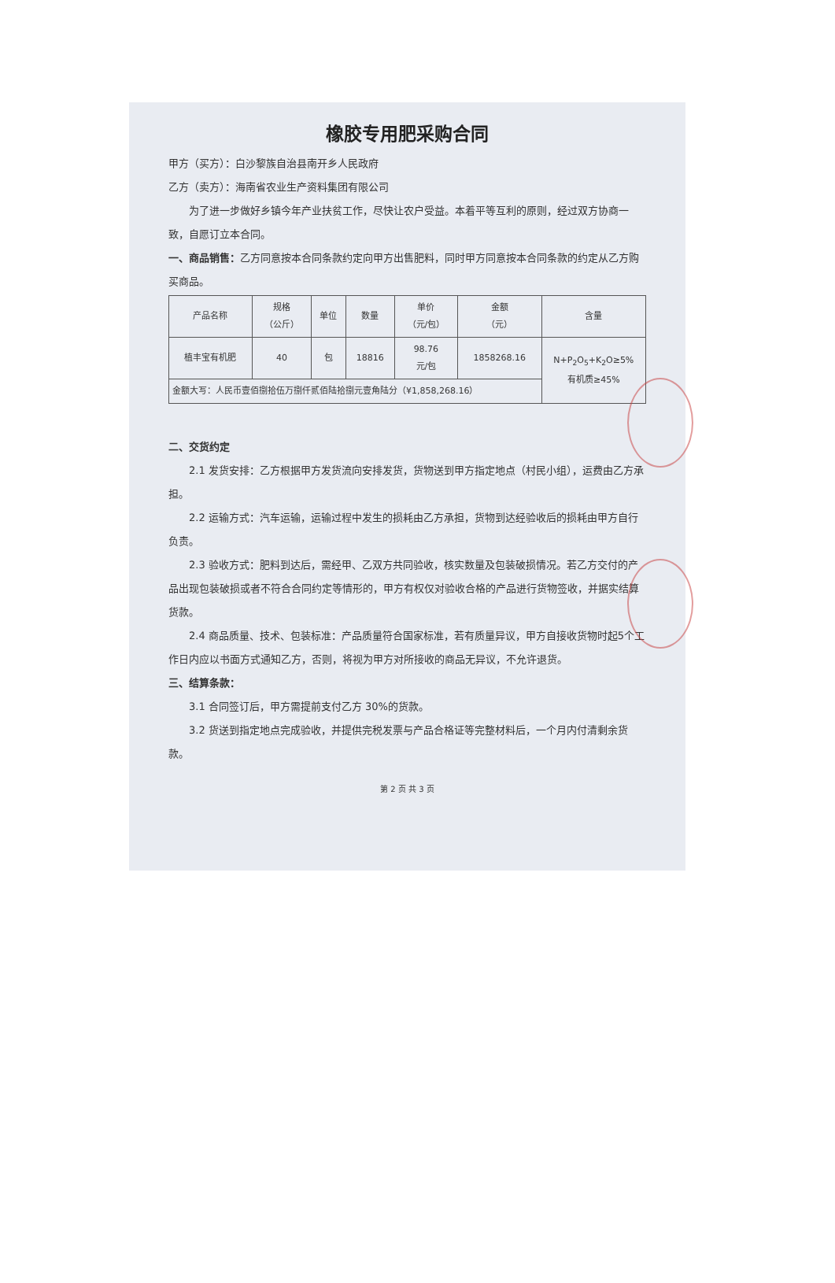橡胶专用肥采购合同
甲方（买方）：白沙黎族自治县南开乡人民政府
乙方（卖方）：海南省农业生产资料集团有限公司
为了进一步做好乡镇今年产业扶贫工作，尽快让农户受益。本着平等互利的原则，经过双方协商一致，自愿订立本合同。
一、商品销售：乙方同意按本合同条款约定向甲方出售肥料，同时甲方同意按本合同条款的约定从乙方购买商品。
| 产品名称 | 规格 （公斤） | 单位 | 数量 | 单价 （元/包） | 金额 （元） | 含量 |
| --- | --- | --- | --- | --- | --- | --- |
| 植丰宝有机肥 | 40 | 包 | 18816 | 98.76 元/包 | 1858268.16 | N+P<sub>2</sub>O<sub>5</sub>+K<sub>2</sub>O≥5% 有机质≥45% |
| 金额大写：人民币壹佰捌拾伍万捌仟贰佰陆拾捌元壹角陆分（¥1,858,268.16） | | | | | | |
二、交货约定
2.1 发货安排：乙方根据甲方发货流向安排发货，货物送到甲方指定地点（村民小组），运费由乙方承担。
2.2 运输方式：汽车运输，运输过程中发生的损耗由乙方承担，货物到达经验收后的损耗由甲方自行负责。
2.3 验收方式：肥料到达后，需经甲、乙双方共同验收，核实数量及包装破损情况。若乙方交付的产品出现包装破损或者不符合合同约定等情形的，甲方有权仅对验收合格的产品进行货物签收，并据实结算货款。
2.4 商品质量、技术、包装标准：产品质量符合国家标准，若有质量异议，甲方自接收货物时起5个工作日内应以书面方式通知乙方，否则，将视为甲方对所接收的商品无异议，不允许退货。
三、结算条款：
3.1 合同签订后，甲方需提前支付乙方 30%的货款。
3.2 货送到指定地点完成验收，并提供完税发票与产品合格证等完整材料后，一个月内付清剩余货款。
第 2 页 共 3 页